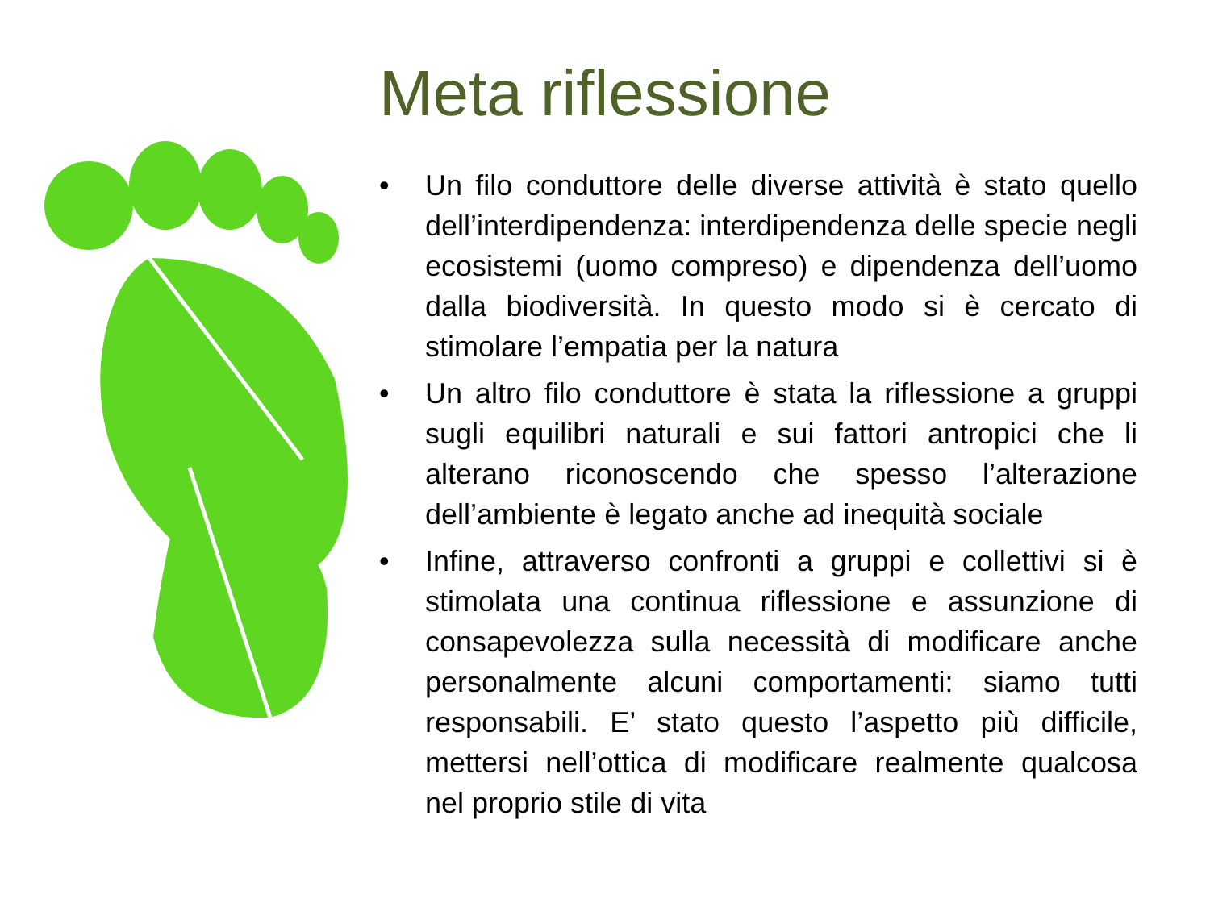Meta riflessione
• Un filo conduttore delle diverse attività è stato quello dell’interdipendenza: interdipendenza delle specie negli ecosistemi (uomo compreso) e dipendenza dell’uomo dalla biodiversità. In questo modo si è cercato di stimolare l’empatia per la natura
• Un altro filo conduttore è stata la riflessione a gruppi sugli equilibri naturali e sui fattori antropici che li alterano riconoscendo che spesso l’alterazione dell’ambiente è legato anche ad inequità sociale
• Infine, attraverso confronti a gruppi e collettivi si è stimolata una continua riflessione e assunzione di consapevolezza sulla necessità di modificare anche personalmente alcuni comportamenti: siamo tutti responsabili. E’ stato questo l’aspetto più difficile, mettersi nell’ottica di modificare realmente qualcosa nel proprio stile di vita